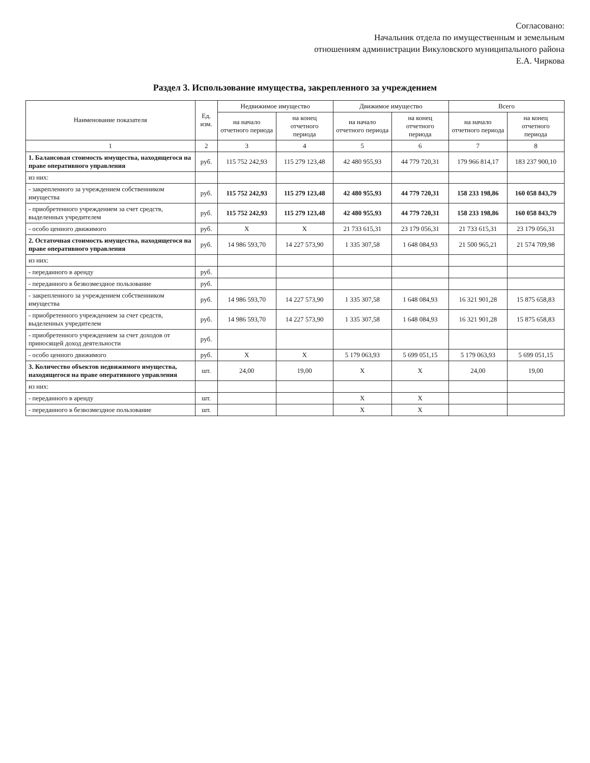Согласовано:
Начальник отдела по имущественным и земельным
отношениям администрации Викуловского муниципального района
Е.А. Чиркова
Раздел 3. Использование имущества, закрепленного за учреждением
| Наименование показателя | Ед. изм. | Недвижимое имущество | | Движимое имущество | | Всего | |
| --- | --- | --- | --- | --- | --- | --- | --- |
| | | на начало отчетного периода | на конец отчетного периода | на начало отчетного периода | на конец отчетного периода | на начало отчетного периода | на конец отчетного периода |
| 1 | 2 | 3 | 4 | 5 | 6 | 7 | 8 |
| 1. Балансовая стоимость имущества, находящегося на праве оперативного управления | руб. | 115 752 242,93 | 115 279 123,48 | 42 480 955,93 | 44 779 720,31 | 179 966 814,17 | 183 237 900,10 |
| из них: | | | | | | | |
| - закрепленного за учреждением собственником имущества | руб. | 115 752 242,93 | 115 279 123,48 | 42 480 955,93 | 44 779 720,31 | 158 233 198,86 | 160 058 843,79 |
| - приобретенного учреждением за счет средств, выделенных учредителем | руб. | 115 752 242,93 | 115 279 123,48 | 42 480 955,93 | 44 779 720,31 | 158 233 198,86 | 160 058 843,79 |
| - особо ценного движимого | руб. | X | X | 21 733 615,31 | 23 179 056,31 | 21 733 615,31 | 23 179 056,31 |
| 2. Остаточная стоимость имущества, находящегося на праве оперативного управления | руб. | 14 986 593,70 | 14 227 573,90 | 1 335 307,58 | 1 648 084,93 | 21 500 965,21 | 21 574 709,98 |
| из них: | | | | | | | |
| - переданного в аренду | руб. | | | | | | |
| - переданного в безвозмездное пользование | руб. | | | | | | |
| - закрепленного за учреждением собственником имущества | руб. | 14 986 593,70 | 14 227 573,90 | 1 335 307,58 | 1 648 084,93 | 16 321 901,28 | 15 875 658,83 |
| - приобретенного учреждением за счет средств, выделенных учредителем | руб. | 14 986 593,70 | 14 227 573,90 | 1 335 307,58 | 1 648 084,93 | 16 321 901,28 | 15 875 658,83 |
| - приобретенного учреждением за счет доходов от приносящей доход деятельности | руб. | | | | | | |
| - особо ценного движимого | руб. | X | X | 5 179 063,93 | 5 699 051,15 | 5 179 063,93 | 5 699 051,15 |
| 3. Количество объектов недвижимого имущества, находящегося на праве оперативного управления | шт. | 24,00 | 19,00 | X | X | 24,00 | 19,00 |
| из них: | | | | | | | |
| - переданного в аренду | шт. | | | X | X | | |
| - переданного в безвозмездное пользование | шт. | | | X | X | | |